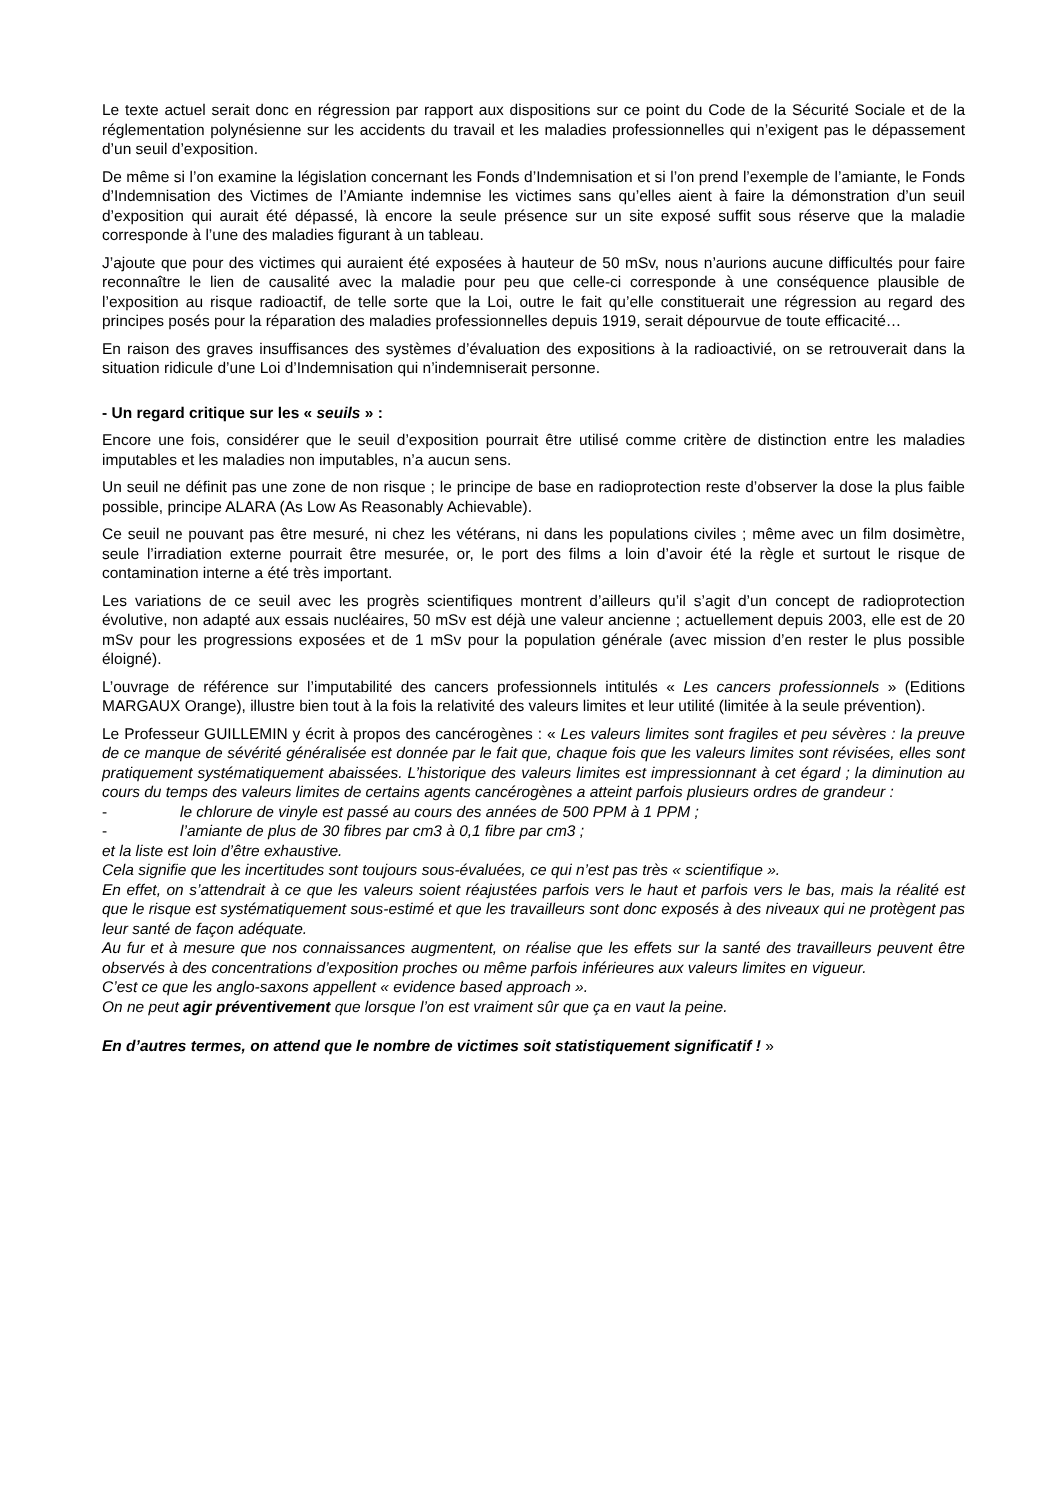Le texte actuel serait donc en régression par rapport aux dispositions sur ce point du Code de la Sécurité Sociale et de la réglementation polynésienne sur les accidents du travail et les maladies professionnelles qui n’exigent pas le dépassement d’un seuil d’exposition.
De même si l’on examine la législation concernant les Fonds d’Indemnisation et si l’on prend l’exemple de l’amiante, le Fonds d’Indemnisation des Victimes de l’Amiante indemnise les victimes sans qu’elles aient à faire la démonstration d’un seuil d’exposition qui aurait été dépassé, là encore la seule présence sur un site exposé suffit sous réserve que la maladie corresponde à l’une des maladies figurant à un tableau.
J’ajoute que pour des victimes qui auraient été exposées à hauteur de 50 mSv, nous n’aurions aucune difficultés pour faire reconnaître le lien de causalité avec la maladie pour peu que celle-ci corresponde à une conséquence plausible de l’exposition au risque radioactif, de telle sorte que la Loi, outre le fait qu’elle constituerait une régression au regard des principes posés pour la réparation des maladies professionnelles depuis 1919, serait dépourvue de toute efficacité…
En raison des graves insuffisances des systèmes d’évaluation des expositions à la radioactivié, on se retrouverait dans la situation ridicule d’une Loi d’Indemnisation qui n’indemniserait personne.
- Un regard critique sur les « seuils » :
Encore une fois, considérer que le seuil d’exposition pourrait être utilisé comme critère de distinction entre les maladies imputables et les maladies non imputables, n’a aucun sens.
Un seuil ne définit pas une zone de non risque ; le principe de base en radioprotection reste d’observer la dose la plus faible possible, principe ALARA (As Low As Reasonably Achievable).
Ce seuil ne pouvant pas être mesuré, ni chez les vétérans, ni dans les populations civiles ; même avec un film dosimètre, seule l’irradiation externe pourrait être mesurée, or, le port des films a loin d’avoir été la règle et surtout le risque de contamination interne a été très important.
Les variations de ce seuil avec les progrès scientifiques montrent d’ailleurs qu’il s’agit d’un concept de radioprotection évolutive, non adapté aux essais nucléaires, 50 mSv est déjà une valeur ancienne ; actuellement depuis 2003, elle est de 20 mSv pour les progressions exposées et de 1 mSv pour la population générale (avec mission d’en rester le plus possible éloigné).
L’ouvrage de référence sur l’imputabilité des cancers professionnels intitulés « Les cancers professionnels » (Editions MARGAUX Orange), illustre bien tout à la fois la relativité des valeurs limites et leur utilité (limitée à la seule prévention).
Le Professeur GUILLEMIN y écrit à propos des cancérogènes : « Les valeurs limites sont fragiles et peu sévères : la preuve de ce manque de sévérité généralisée est donnée par le fait que, chaque fois que les valeurs limites sont révisées, elles sont pratiquement systématiquement abaissées. L’historique des valeurs limites est impressionnant à cet égard ; la diminution au cours du temps des valeurs limites de certains agents cancérogènes a atteint parfois plusieurs ordres de grandeur :
- le chlorure de vinyle est passé au cours des années de 500 PPM à 1 PPM ;
- l’amiante de plus de 30 fibres par cm3 à 0,1 fibre par cm3 ;
et la liste est loin d’être exhaustive.
Cela signifie que les incertitudes sont toujours sous-évaluées, ce qui n’est pas très « scientifique ».
En effet, on s’attendrait à ce que les valeurs soient réajustées parfois vers le haut et parfois vers le bas, mais la réalité est que le risque est systématiquement sous-estimé et que les travailleurs sont donc exposés à des niveaux qui ne protègent pas leur santé de façon adéquate.
Au fur et à mesure que nos connaissances augmentent, on réalise que les effets sur la santé des travailleurs peuvent être observés à des concentrations d’exposition proches ou même parfois inférieures aux valeurs limites en vigueur.
C’est ce que les anglo-saxons appellent « evidence based approach ».
On ne peut agir préventivement que lorsque l’on est vraiment sûr que ça en vaut la peine.
En d’autres termes, on attend que le nombre de victimes soit statistiquement significatif ! »